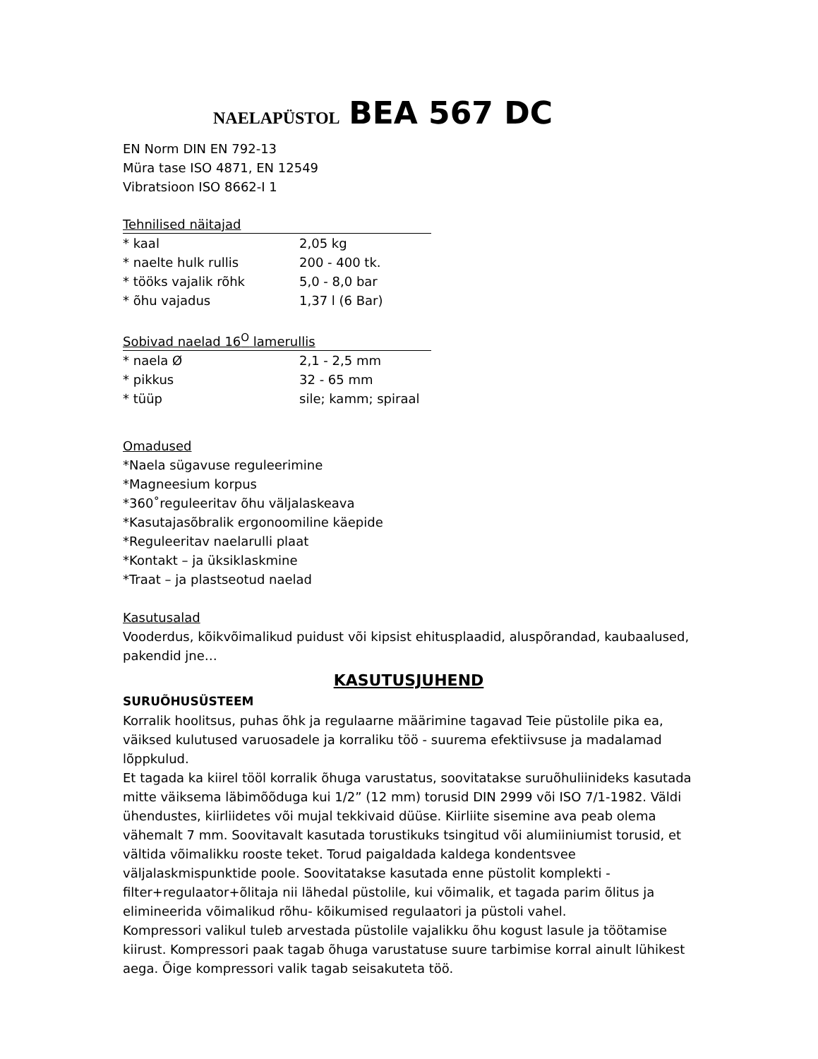NAELAPÜSTOL BEA 567 DC
EN Norm DIN EN 792-13
Müra tase ISO 4871, EN 12549
Vibratsioon ISO 8662-I 1
Tehnilised näitajad
| * kaal | 2,05 kg |
| * naelte hulk rullis | 200 - 400 tk. |
| * tööks vajalik rõhk | 5,0 - 8,0 bar |
| * õhu vajadus | 1,37 l (6 Bar) |
Sobivad naelad 16<sup>O</sup> lamerullis
| * naela Ø | 2,1 - 2,5 mm |
| * pikkus | 32 - 65 mm |
| * tüüp | sile; kamm; spiraal |
Omadused
*Naela sügavuse reguleerimine
*Magneesium korpus
*360˚reguleeritav õhu väljalaskeava
*Kasutajasõbralik ergonoomiline käepide
*Reguleeritav naelarulli plaat
*Kontakt – ja üksiklaskmine
*Traat – ja plastseotud naelad
Kasutusalad
Vooderdus, kõikvõimalikud puidust või kipsist ehitusplaadid, aluspõrandad, kaubaalused, pakendid jne…
KASUTUSJUHEND
SURUÕHUSÜSTEEM
Korralik hoolitsus, puhas õhk ja regulaarne määrimine tagavad Teie püstolile pika ea, väiksed kulutused varuosadele ja korraliku töö - suurema efektiivsuse ja madalamad lõppkulud.
Et tagada ka kiirel tööl korralik õhuga varustatus, soovitatakse suruõhuliinideks kasutada mitte väiksema läbimõõduga kui 1/2” (12 mm) torusid DIN 2999 või ISO 7/1-1982. Väldi ühendustes, kiirliidetes või mujal tekkivaid düüse. Kiirliite sisemine ava peab olema vähemalt 7 mm. Soovitavalt kasutada torustikuks tsingitud või alumiiniumist torusid, et vältida võimalikku rooste teket. Torud paigaldada kaldega kondentsvee väljalaskmispunktide poole. Soovitatakse kasutada enne püstolit komplekti - filter+regulaator+õlitaja nii lähedal püstolile, kui võimalik, et tagada parim õlitus ja elimineerida võimalikud rõhu- kõikumised regulaatori ja püstoli vahel.
Kompressori valikul tuleb arvestada püstolile vajalikku õhu kogust lasule ja töötamise kiirust. Kompressori paak tagab õhuga varustatuse suure tarbimise korral ainult lühikest aega. Õige kompressori valik tagab seisakuteta töö.